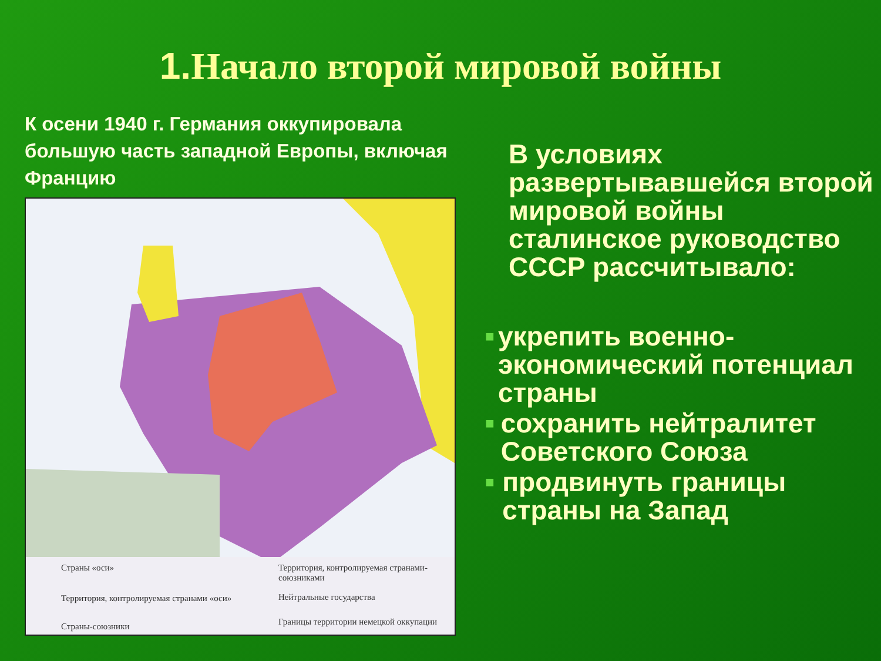1. Начало второй мировой войны
К осени 1940 г. Германия оккупировала большую часть западной Европы, включая Францию
Страны «оси»
Территория, контролируемая странами «оси»
Страны-союзники
Территория, контролируемая странами-союзниками
Нейтральные государства
Границы территории немецкой оккупации
В условиях развертывавшейся второй мировой войны сталинское руководство СССР рассчитывало:
■ укрепить военно-экономический потенциал страны
■ сохранить нейтралитет Советского Союза
■ продвинуть границы страны на Запад